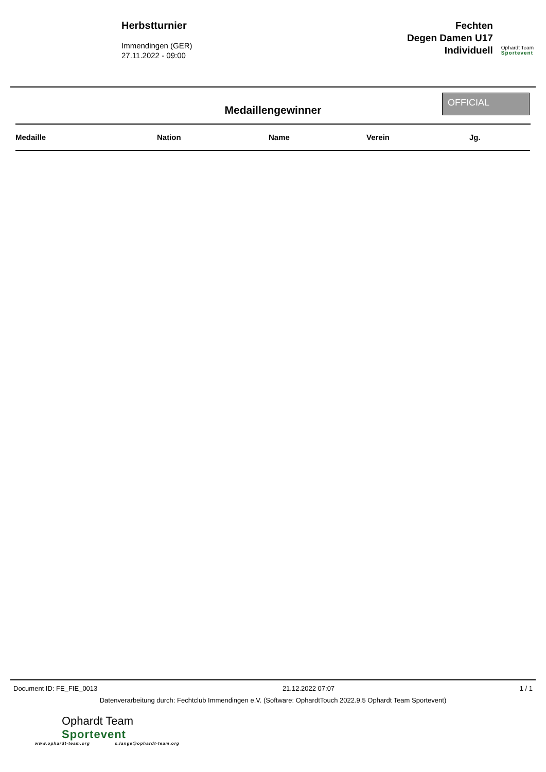Herbstturnier
Immendingen (GER)
27.11.2022 - 09:00
Fechten
Degen Damen U17
Individuell
Ophardt Team
Sportevent
Medaillengewinner
OFFICIAL
| Medaille | Nation | Name | Verein | Jg. |
| --- | --- | --- | --- | --- |
Document ID: FE_FIE_0013 21.12.2022 07:07 1 / 1
Datenverarbeitung durch: Fechtclub Immendingen e.V. (Software: OphardtTouch 2022.9.5 Ophardt Team Sportevent)
Ophardt Team
Sportevent
www.ophardt-team.org s.lange@ophardt-team.org